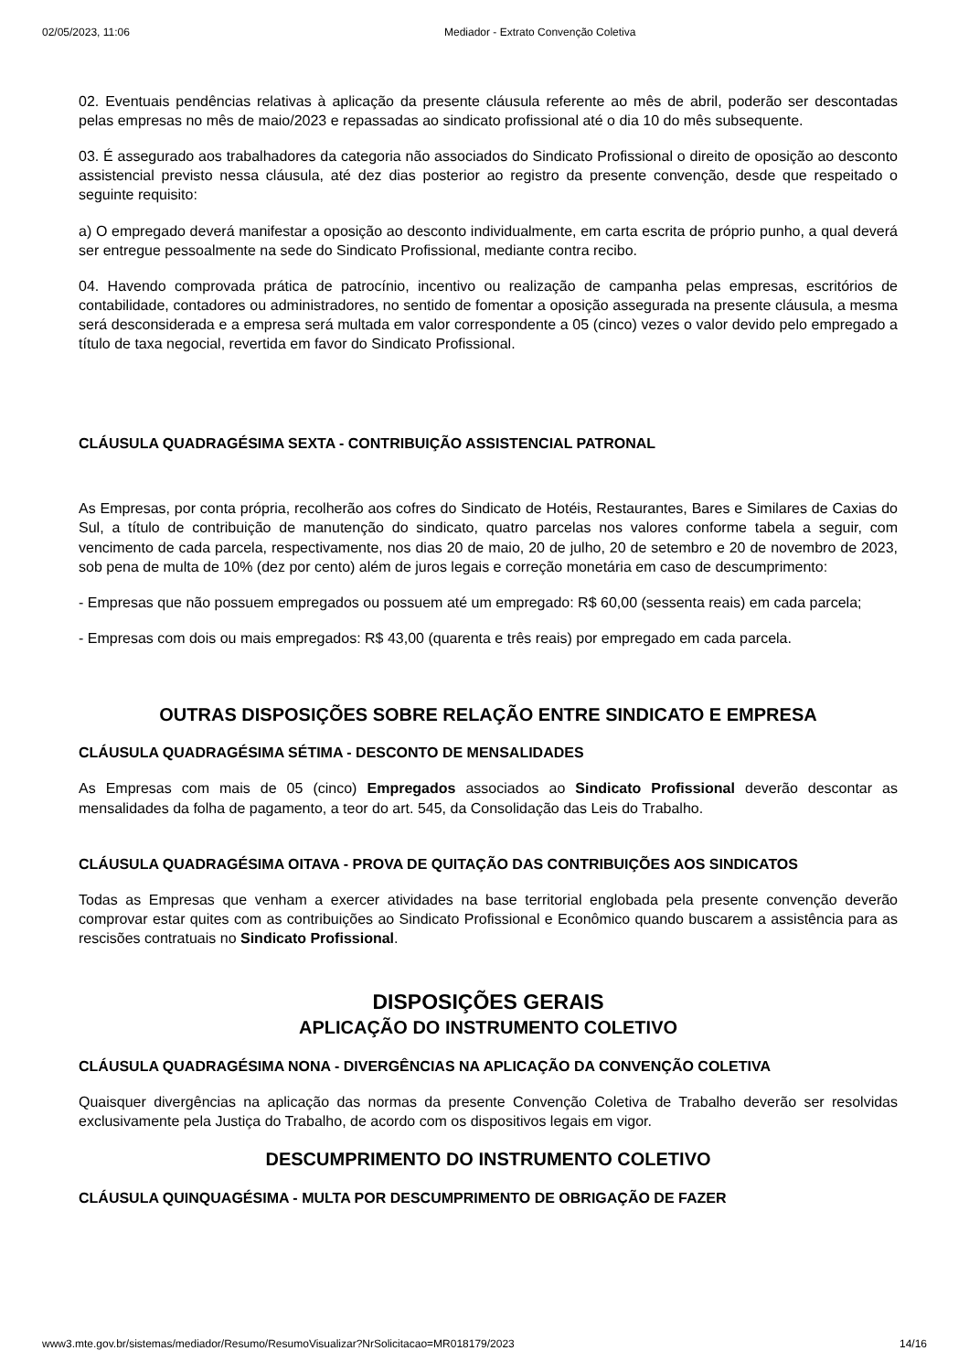02/05/2023, 11:06 Mediador - Extrato Convenção Coletiva
02. Eventuais pendências relativas à aplicação da presente cláusula referente ao mês de abril, poderão ser descontadas pelas empresas no mês de maio/2023 e repassadas ao sindicato profissional até o dia 10 do mês subsequente.
03. É assegurado aos trabalhadores da categoria não associados do Sindicato Profissional o direito de oposição ao desconto assistencial previsto nessa cláusula, até dez dias posterior ao registro da presente convenção, desde que respeitado o seguinte requisito:
a) O empregado deverá manifestar a oposição ao desconto individualmente, em carta escrita de próprio punho, a qual deverá ser entregue pessoalmente na sede do Sindicato Profissional, mediante contra recibo.
04. Havendo comprovada prática de patrocínio, incentivo ou realização de campanha pelas empresas, escritórios de contabilidade, contadores ou administradores, no sentido de fomentar a oposição assegurada na presente cláusula, a mesma será desconsiderada e a empresa será multada em valor correspondente a 05 (cinco) vezes o valor devido pelo empregado a título de taxa negocial, revertida em favor do Sindicato Profissional.
CLÁUSULA QUADRAGÉSIMA SEXTA - CONTRIBUIÇÃO ASSISTENCIAL PATRONAL
As Empresas, por conta própria, recolherão aos cofres do Sindicato de Hotéis, Restaurantes, Bares e Similares de Caxias do Sul, a título de contribuição de manutenção do sindicato, quatro parcelas nos valores conforme tabela a seguir, com vencimento de cada parcela, respectivamente, nos dias 20 de maio, 20 de julho, 20 de setembro e 20 de novembro de 2023, sob pena de multa de 10% (dez por cento) além de juros legais e correção monetária em caso de descumprimento:
- Empresas que não possuem empregados ou possuem até um empregado: R$ 60,00 (sessenta reais) em cada parcela;
- Empresas com dois ou mais empregados: R$ 43,00 (quarenta e três reais) por empregado em cada parcela.
OUTRAS DISPOSIÇÕES SOBRE RELAÇÃO ENTRE SINDICATO E EMPRESA
CLÁUSULA QUADRAGÉSIMA SÉTIMA - DESCONTO DE MENSALIDADES
As Empresas com mais de 05 (cinco) Empregados associados ao Sindicato Profissional deverão descontar as mensalidades da folha de pagamento, a teor do art. 545, da Consolidação das Leis do Trabalho.
CLÁUSULA QUADRAGÉSIMA OITAVA - PROVA DE QUITAÇÃO DAS CONTRIBUIÇÕES AOS SINDICATOS
Todas as Empresas que venham a exercer atividades na base territorial englobada pela presente convenção deverão comprovar estar quites com as contribuições ao Sindicato Profissional e Econômico quando buscarem a assistência para as rescisões contratuais no Sindicato Profissional.
DISPOSIÇÕES GERAIS
APLICAÇÃO DO INSTRUMENTO COLETIVO
CLÁUSULA QUADRAGÉSIMA NONA - DIVERGÊNCIAS NA APLICAÇÃO DA CONVENÇÃO COLETIVA
Quaisquer divergências na aplicação das normas da presente Convenção Coletiva de Trabalho deverão ser resolvidas exclusivamente pela Justiça do Trabalho, de acordo com os dispositivos legais em vigor.
DESCUMPRIMENTO DO INSTRUMENTO COLETIVO
CLÁUSULA QUINQUAGÉSIMA - MULTA POR DESCUMPRIMENTO DE OBRIGAÇÃO DE FAZER
www3.mte.gov.br/sistemas/mediador/Resumo/ResumoVisualizar?NrSolicitacao=MR018179/2023 14/16